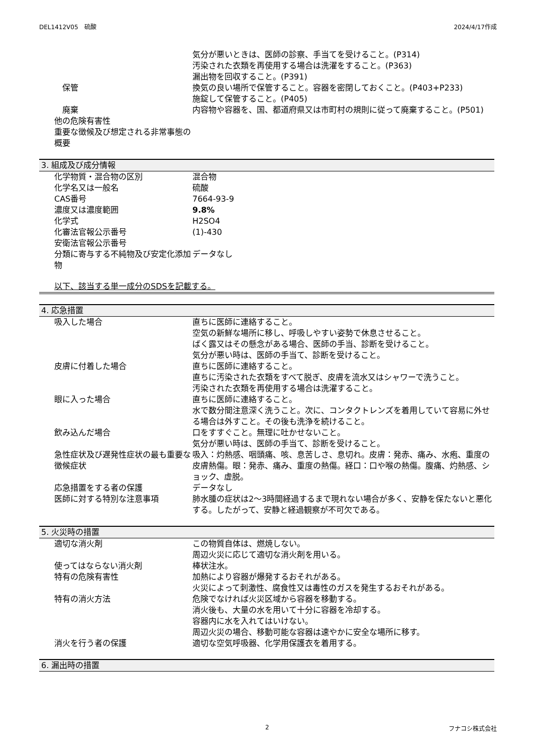DEL1412V05　硫酸 2024/4/17作成
| | 気分が悪いときは、医師の診察、手当てを受けること。(P314) 汚染された衣類を再使用する場合は洗濯をすること。(P363) 漏出物を回収すること。(P391) |
| 保管 | 換気の良い場所で保管すること。容器を密閉しておくこと。(P403+P233) 施錠して保管すること。(P405) |
| 廃棄 | 内容物や容器を、国、都道府県又は市町村の規則に従って廃棄すること。(P501) |
| 他の危険有害性 | |
| 重要な徴候及び想定される非常事態の概要 | |
3. 組成及び成分情報
| 化学物質・混合物の区別 | 混合物 |
| 化学名又は一般名 | 硫酸 |
| CAS番号 | 7664-93-9 |
| 濃度又は濃度範囲 | 9.8% |
| 化学式 | H2SO4 |
| 化審法官報公示番号 | (1)-430 |
| 安衛法官報公示番号 | |
| 分類に寄与する不純物及び安定化添加物 | データなし |
以下、該当する単一成分のSDSを記載する。
4. 応急措置
| 吸入した場合 | 直ちに医師に連絡すること。 空気の新鮮な場所に移し、呼吸しやすい姿勢で休息させること。 ばく露又はその懸念がある場合、医師の手当、診断を受けること。 気分が悪い時は、医師の手当て、診断を受けること。 |
| 皮膚に付着した場合 | 直ちに医師に連絡すること。 直ちに汚染された衣類をすべて脱ぎ、皮膚を流水又はシャワーで洗うこと。 汚染された衣類を再使用する場合は洗濯すること。 |
| 眼に入った場合 | 直ちに医師に連絡すること。 水で数分間注意深く洗うこと。次に、コンタクトレンズを着用していて容易に外せる場合は外すこと。その後も洗浄を続けること。 |
| 飲み込んだ場合 | 口をすすぐこと。無理に吐かせないこと。 気分が悪い時は、医師の手当て、診断を受けること。 |
| 急性症状及び遅発性症状の最も重要な徴候症状 | 吸入：灼熱感、咽頭痛、咳、息苦しさ、息切れ。皮膚：発赤、痛み、水疱、重度の皮膚熱傷。眼：発赤、痛み、重度の熱傷。経口：口や喉の熱傷。腹痛、灼熱感、ショック、虚脱。 |
| 応急措置をする者の保護 | データなし |
| 医師に対する特別な注意事項 | 肺水腫の症状は2～3時間経過するまで現れない場合が多く、安静を保たないと悪化する。したがって、安静と経過観察が不可欠である。 |
5. 火災時の措置
| 適切な消火剤 | この物質自体は、燃焼しない。 周辺火災に応じて適切な消火剤を用いる。 |
| 使ってはならない消火剤 | 棒状注水。 |
| 特有の危険有害性 | 加熱により容器が爆発するおそれがある。 火災によって刺激性、腐食性又は毒性のガスを発生するおそれがある。 |
| 特有の消火方法 | 危険でなければ火災区域から容器を移動する。 消火後も、大量の水を用いて十分に容器を冷却する。 容器内に水を入れてはいけない。 周辺火災の場合、移動可能な容器は速やかに安全な場所に移す。 |
| 消火を行う者の保護 | 適切な空気呼吸器、化学用保護衣を着用する。 |
6. 漏出時の措置
2 フナコシ株式会社